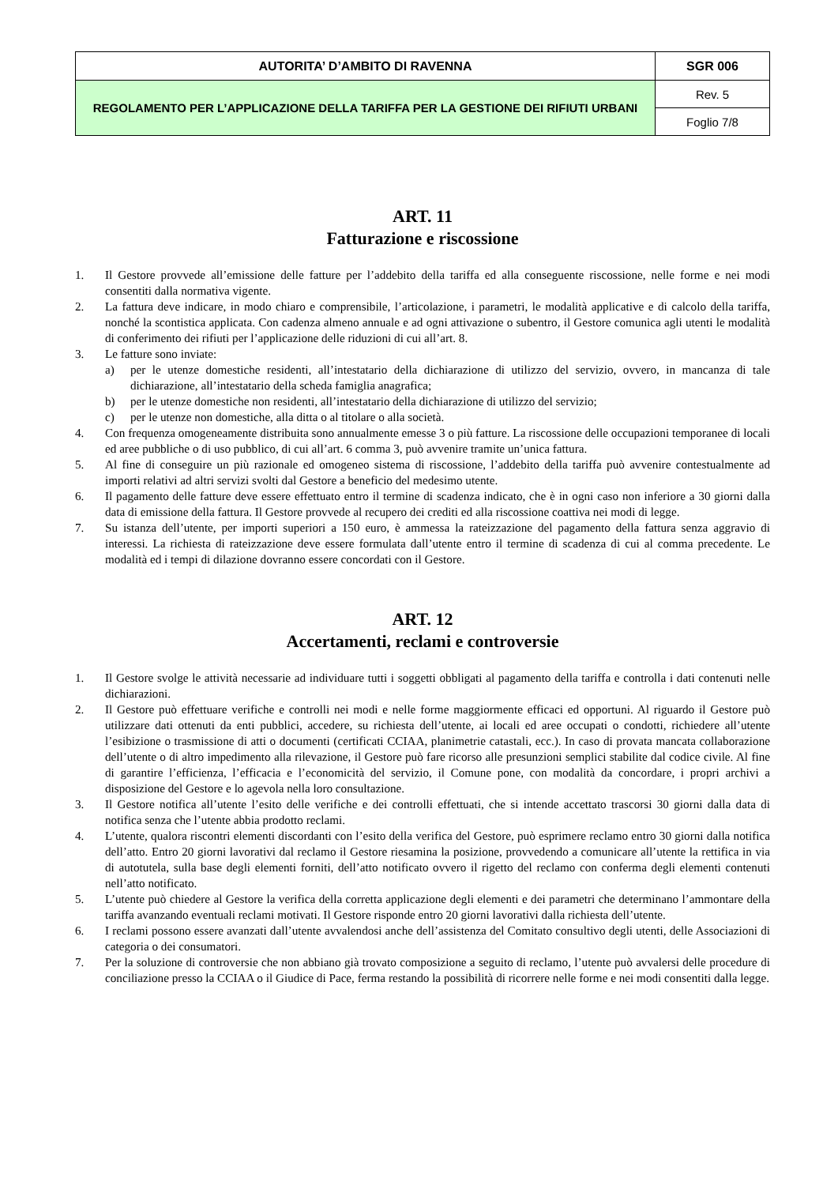| AUTORITA’ D’AMBITO DI RAVENNA | SGR 006 |
| REGOLAMENTO PER L’APPLICAZIONE DELLA TARIFFA PER LA GESTIONE DEI RIFIUTI URBANI | Rev. 5 |
| | Foglio 7/8 |
ART. 11
Fatturazione e riscossione
1. Il Gestore provvede all’emissione delle fatture per l’addebito della tariffa ed alla conseguente riscossione, nelle forme e nei modi consentiti dalla normativa vigente.
2. La fattura deve indicare, in modo chiaro e comprensibile, l’articolazione, i parametri, le modalità applicative e di calcolo della tariffa, nonché la scontistica applicata. Con cadenza almeno annuale e ad ogni attivazione o subentro, il Gestore comunica agli utenti le modalità di conferimento dei rifiuti per l’applicazione delle riduzioni di cui all’art. 8.
3. Le fatture sono inviate:
a) per le utenze domestiche residenti, all’intestatario della dichiarazione di utilizzo del servizio, ovvero, in mancanza di tale dichiarazione, all’intestatario della scheda famiglia anagrafica;
b) per le utenze domestiche non residenti, all’intestatario della dichiarazione di utilizzo del servizio;
c) per le utenze non domestiche, alla ditta o al titolare o alla società.
4. Con frequenza omogeneamente distribuita sono annualmente emesse 3 o più fatture. La riscossione delle occupazioni temporanee di locali ed aree pubbliche o di uso pubblico, di cui all’art. 6 comma 3, può avvenire tramite un’unica fattura.
5. Al fine di conseguire un più razionale ed omogeneo sistema di riscossione, l’addebito della tariffa può avvenire contestualmente ad importi relativi ad altri servizi svolti dal Gestore a beneficio del medesimo utente.
6. Il pagamento delle fatture deve essere effettuato entro il termine di scadenza indicato, che è in ogni caso non inferiore a 30 giorni dalla data di emissione della fattura. Il Gestore provvede al recupero dei crediti ed alla riscossione coattiva nei modi di legge.
7. Su istanza dell’utente, per importi superiori a 150 euro, è ammessa la rateizzazione del pagamento della fattura senza aggravio di interessi. La richiesta di rateizzazione deve essere formulata dall’utente entro il termine di scadenza di cui al comma precedente. Le modalità ed i tempi di dilazione dovranno essere concordati con il Gestore.
ART. 12
Accertamenti, reclami e controversie
1. Il Gestore svolge le attività necessarie ad individuare tutti i soggetti obbligati al pagamento della tariffa e controlla i dati contenuti nelle dichiarazioni.
2. Il Gestore può effettuare verifiche e controlli nei modi e nelle forme maggiormente efficaci ed opportuni. Al riguardo il Gestore può utilizzare dati ottenuti da enti pubblici, accedere, su richiesta dell’utente, ai locali ed aree occupati o condotti, richiedere all’utente l’esibizione o trasmissione di atti o documenti (certificati CCIAA, planimetrie catastali, ecc.). In caso di provata mancata collaborazione dell’utente o di altro impedimento alla rilevazione, il Gestore può fare ricorso alle presunzioni semplici stabilite dal codice civile. Al fine di garantire l’efficienza, l’efficacia e l’economicità del servizio, il Comune pone, con modalità da concordare, i propri archivi a disposizione del Gestore e lo agevola nella loro consultazione.
3. Il Gestore notifica all’utente l’esito delle verifiche e dei controlli effettuati, che si intende accettato trascorsi 30 giorni dalla data di notifica senza che l’utente abbia prodotto reclami.
4. L’utente, qualora riscontri elementi discordanti con l’esito della verifica del Gestore, può esprimere reclamo entro 30 giorni dalla notifica dell’atto. Entro 20 giorni lavorativi dal reclamo il Gestore riesamina la posizione, provvedendo a comunicare all’utente la rettifica in via di autotutela, sulla base degli elementi forniti, dell’atto notificato ovvero il rigetto del reclamo con conferma degli elementi contenuti nell’atto notificato.
5. L’utente può chiedere al Gestore la verifica della corretta applicazione degli elementi e dei parametri che determinano l’ammontare della tariffa avanzando eventuali reclami motivati. Il Gestore risponde entro 20 giorni lavorativi dalla richiesta dell’utente.
6. I reclami possono essere avanzati dall’utente avvalendosi anche dell’assistenza del Comitato consultivo degli utenti, delle Associazioni di categoria o dei consumatori.
7. Per la soluzione di controversie che non abbiano già trovato composizione a seguito di reclamo, l’utente può avvalersi delle procedure di conciliazione presso la CCIAA o il Giudice di Pace, ferma restando la possibilità di ricorrere nelle forme e nei modi consentiti dalla legge.